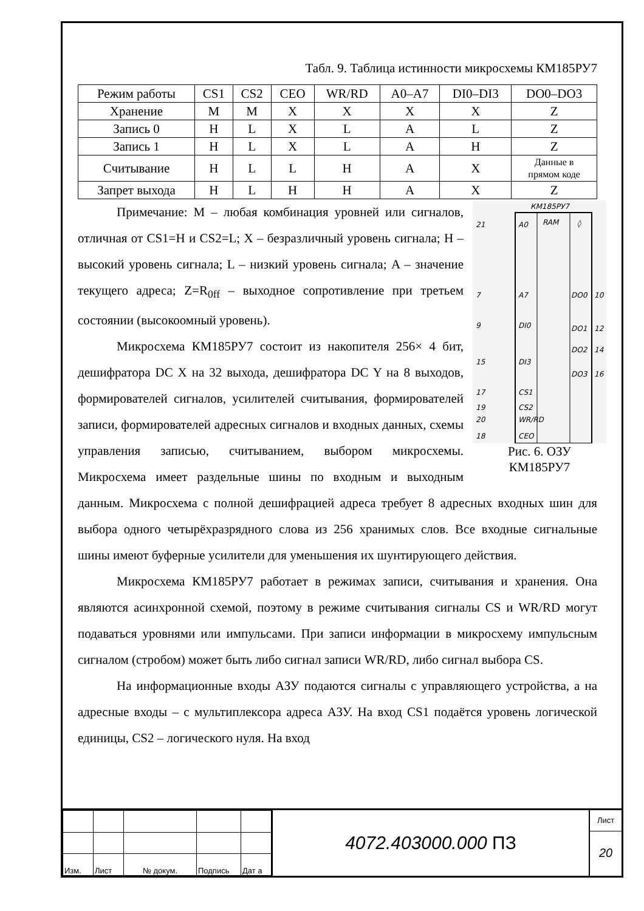Табл. 9. Таблица истинности микросхемы КМ185РУ7
| Режим работы | CS1 | CS2 | CEO | WR/RD | A0–A7 | DI0–DI3 | DO0–DO3 |
| Хранение | M | M | X | X | X | X | Z |
| Запись 0 | H | L | X | L | A | L | Z |
| Запись 1 | H | L | X | L | A | H | Z |
| Считывание | H | L | L | H | A | X | Данные в прямом коде |
| Запрет выхода | H | L | H | H | A | X | Z |
КМ185РУ7
RAM
◊
21
A0
7
A7
9
DI0
15
DI3
17
CS1
19
CS2
20
WR/RD
18
CEO
DO0
10
DO1
12
DO2
14
DO3
16
Рис. 6. ОЗУ
КМ185РУ7
Примечание: M – любая комбинация уровней или сигналов, отличная от CS1=H и CS2=L; X – безразличный уровень сигнала; H – высокий уровень сигнала; L – низкий уровень сигнала; A – значение текущего адреса; Z=R<sub>0ff</sub> – выходное сопротивление при третьем состоянии (высокоомный уровень).
Микросхема КМ185РУ7 состоит из накопителя 256× 4 бит, дешифратора DC X на 32 выхода, дешифратора DC Y на 8 выходов, формирователей сигналов, усилителей считывания, формирователей записи, формирователей адресных сигналов и входных данных, схемы управления записью, считыванием, выбором микросхемы. Микросхема имеет раздельные шины по входным и выходным данным. Микросхема с полной дешифрацией адреса требует 8 адресных входных шин для выбора одного четырёхразрядного слова из 256 хранимых слов. Все входные сигнальные шины имеют буферные усилители для уменьшения их шунтирующего действия.
Микросхема КМ185РУ7 работает в режимах записи, считывания и хранения. Она являются асинхронной схемой, поэтому в режиме считывания сигналы CS и WR/RD могут подаваться уровнями или импульсами. При записи информации в микросхему импульсным сигналом (стробом) может быть либо сигнал записи WR/RD, либо сигнал выбора CS.
На информационные входы АЗУ подаются сигналы с управляющего устройства, а на адресные входы – с мультиплексора адреса АЗУ. На вход CS1 подаётся уровень логической единицы, CS2 – логического нуля. На вход
| Изм. | Лист | № докум. | Подпись | Дат а |
4072.403000.000 ПЗ
Лист
20